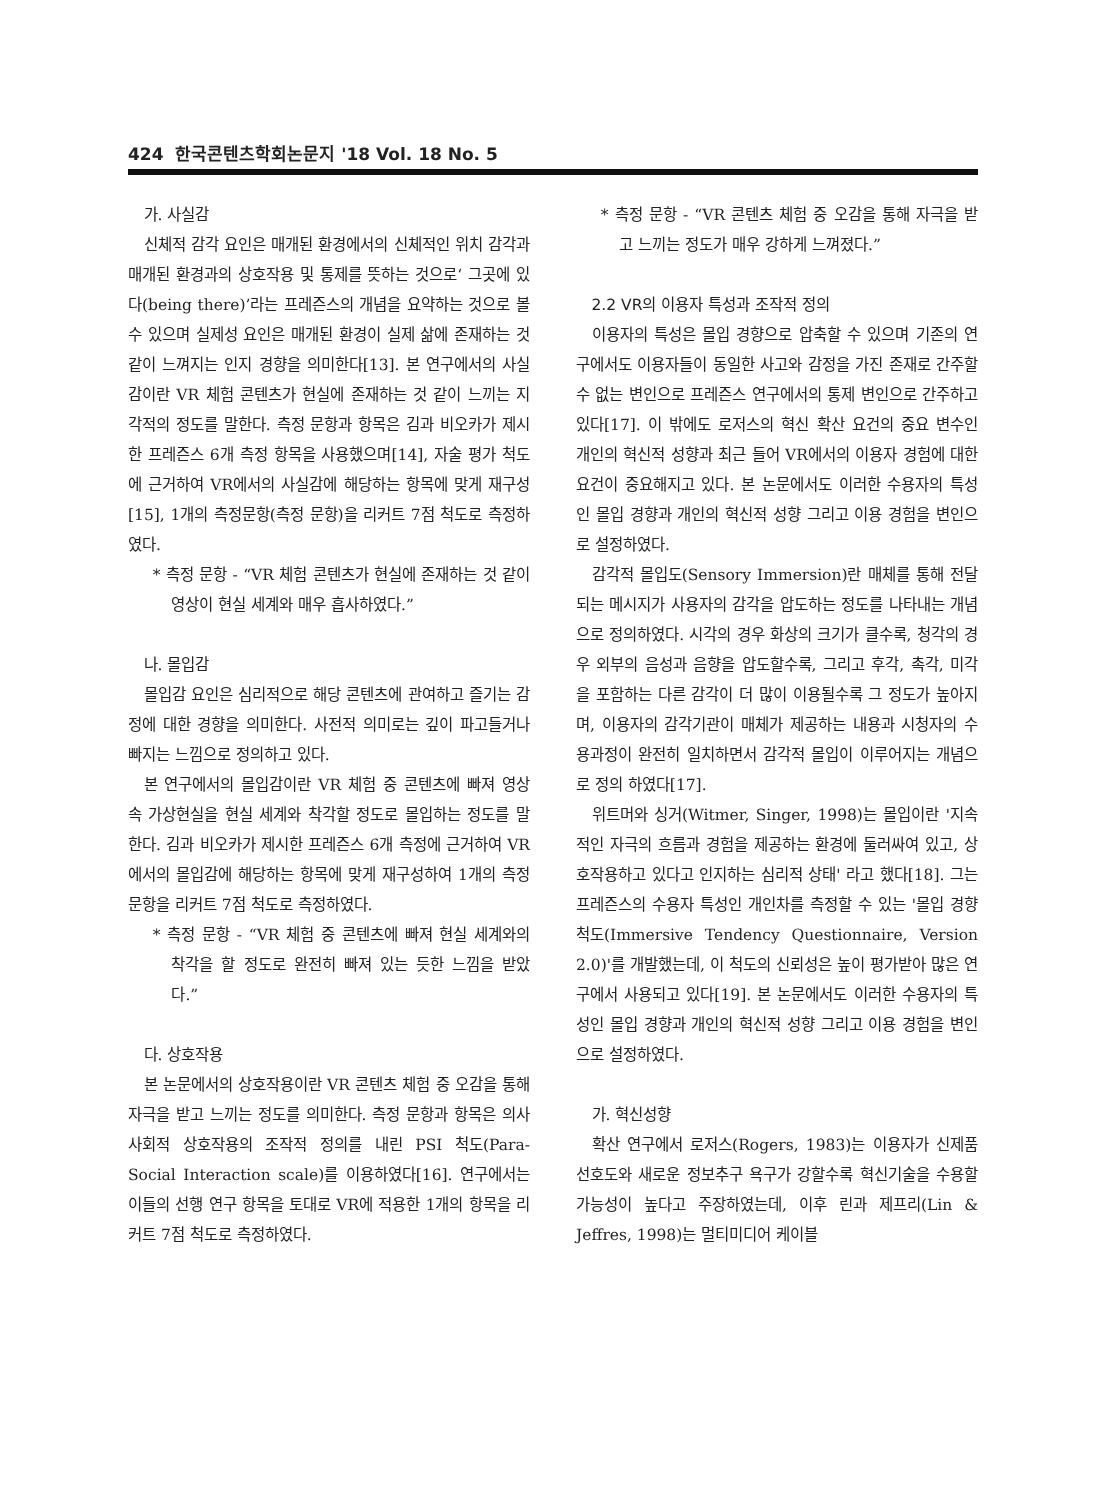424 한국콘텐츠학회논문지 '18 Vol. 18 No. 5
가. 사실감
신체적 감각 요인은 매개된 환경에서의 신체적인 위치 감각과 매개된 환경과의 상호작용 및 통제를 뜻하는 것으로‘ 그곳에 있다(being there)’라는 프레즌스의 개념을 요약하는 것으로 볼 수 있으며 실제성 요인은 매개된 환경이 실제 삶에 존재하는 것 같이 느껴지는 인지 경향을 의미한다[13]. 본 연구에서의 사실감이란 VR 체험 콘텐츠가 현실에 존재하는 것 같이 느끼는 지각적의 정도를 말한다. 측정 문항과 항목은 김과 비오카가 제시한 프레즌스 6개 측정 항목을 사용했으며[14], 자술 평가 척도에 근거하여 VR에서의 사실감에 해당하는 항목에 맞게 재구성[15], 1개의 측정문항(측정 문항)을 리커트 7점 척도로 측정하였다.
* 측정 문항 - “VR 체험 콘텐츠가 현실에 존재하는 것 같이 영상이 현실 세계와 매우 흡사하였다.”
나. 몰입감
몰입감 요인은 심리적으로 해당 콘텐츠에 관여하고 즐기는 감정에 대한 경향을 의미한다. 사전적 의미로는 깊이 파고들거나 빠지는 느낌으로 정의하고 있다.
본 연구에서의 몰입감이란 VR 체험 중 콘텐츠에 빠져 영상 속 가상현실을 현실 세계와 착각할 정도로 몰입하는 정도를 말한다. 김과 비오카가 제시한 프레즌스 6개 측정에 근거하여 VR에서의 몰입감에 해당하는 항목에 맞게 재구성하여 1개의 측정 문항을 리커트 7점 척도로 측정하였다.
* 측정 문항 - “VR 체험 중 콘텐츠에 빠져 현실 세계와의 착각을 할 정도로 완전히 빠져 있는 듯한 느낌을 받았다.”
다. 상호작용
본 논문에서의 상호작용이란 VR 콘텐츠 체험 중 오감을 통해 자극을 받고 느끼는 정도를 의미한다. 측정 문항과 항목은 의사사회적 상호작용의 조작적 정의를 내린 PSI 척도(Para-Social Interaction scale)를 이용하였다[16]. 연구에서는 이들의 선행 연구 항목을 토대로 VR에 적용한 1개의 항목을 리커트 7점 척도로 측정하였다.
* 측정 문항 - “VR 콘텐츠 체험 중 오감을 통해 자극을 받고 느끼는 정도가 매우 강하게 느껴졌다.”
2.2 VR의 이용자 특성과 조작적 정의
이용자의 특성은 몰입 경향으로 압축할 수 있으며 기존의 연구에서도 이용자들이 동일한 사고와 감정을 가진 존재로 간주할 수 없는 변인으로 프레즌스 연구에서의 통제 변인으로 간주하고 있다[17]. 이 밖에도 로저스의 혁신 확산 요건의 중요 변수인 개인의 혁신적 성향과 최근 들어 VR에서의 이용자 경험에 대한 요건이 중요해지고 있다. 본 논문에서도 이러한 수용자의 특성인 몰입 경향과 개인의 혁신적 성향 그리고 이용 경험을 변인으로 설정하였다.
감각적 몰입도(Sensory Immersion)란 매체를 통해 전달되는 메시지가 사용자의 감각을 압도하는 정도를 나타내는 개념으로 정의하였다. 시각의 경우 화상의 크기가 클수록, 청각의 경우 외부의 음성과 음향을 압도할수록, 그리고 후각, 촉각, 미각을 포함하는 다른 감각이 더 많이 이용될수록 그 정도가 높아지며, 이용자의 감각기관이 매체가 제공하는 내용과 시청자의 수용과정이 완전히 일치하면서 감각적 몰입이 이루어지는 개념으로 정의 하였다[17].
위트머와 싱거(Witmer, Singer, 1998)는 몰입이란 '지속적인 자극의 흐름과 경험을 제공하는 환경에 둘러싸여 있고, 상호작용하고 있다고 인지하는 심리적 상태' 라고 했다[18]. 그는 프레즌스의 수용자 특성인 개인차를 측정할 수 있는 '몰입 경향 척도(Immersive Tendency Questionnaire, Version 2.0)'를 개발했는데, 이 척도의 신뢰성은 높이 평가받아 많은 연구에서 사용되고 있다[19]. 본 논문에서도 이러한 수용자의 특성인 몰입 경향과 개인의 혁신적 성향 그리고 이용 경험을 변인으로 설정하였다.
가. 혁신성향
확산 연구에서 로저스(Rogers, 1983)는 이용자가 신제품 선호도와 새로운 정보추구 욕구가 강할수록 혁신기술을 수용할 가능성이 높다고 주장하였는데, 이후 린과 제프리(Lin & Jeffres, 1998)는 멀티미디어 케이블